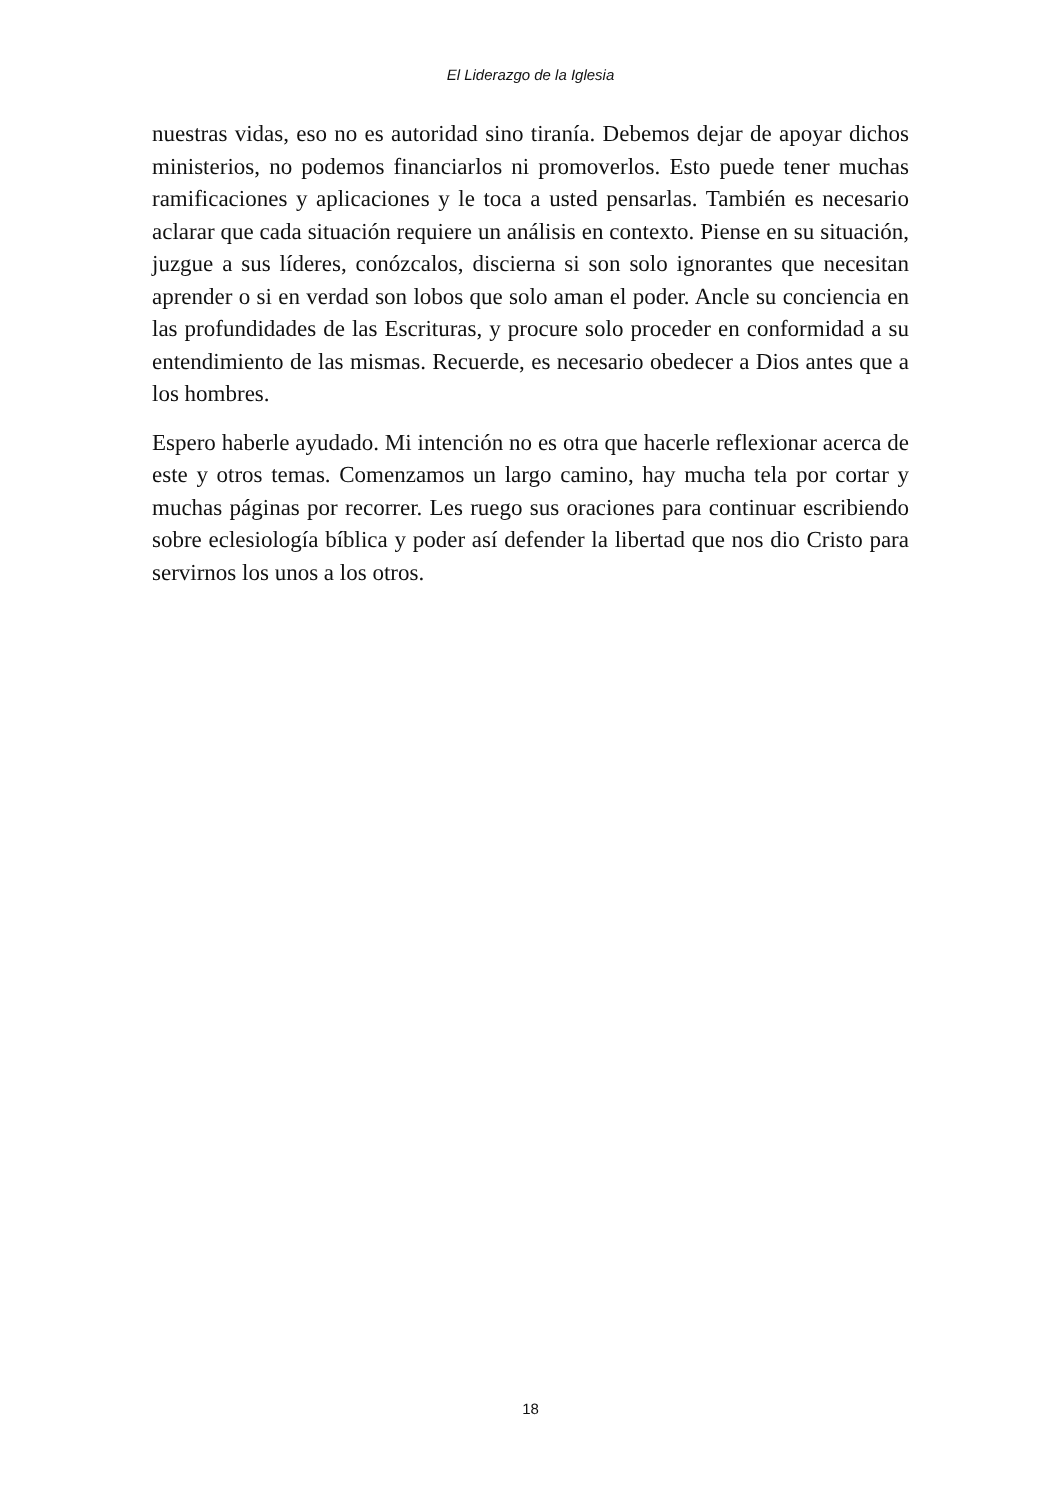El Liderazgo de la Iglesia
nuestras vidas, eso no es autoridad sino tiranía. Debemos dejar de apoyar dichos ministerios, no podemos financiarlos ni promoverlos. Esto puede tener muchas ramificaciones y aplicaciones y le toca a usted pensarlas. También es necesario aclarar que cada situación requiere un análisis en contexto. Piense en su situación, juzgue a sus líderes, conózcalos, discierna si son solo ignorantes que necesitan aprender o si en verdad son lobos que solo aman el poder. Ancle su conciencia en las profundidades de las Escrituras, y procure solo proceder en conformidad a su entendimiento de las mismas. Recuerde, es necesario obedecer a Dios antes que a los hombres.
Espero haberle ayudado. Mi intención no es otra que hacerle reflexionar acerca de este y otros temas. Comenzamos un largo camino, hay mucha tela por cortar y muchas páginas por recorrer. Les ruego sus oraciones para continuar escribiendo sobre eclesiología bíblica y poder así defender la libertad que nos dio Cristo para servirnos los unos a los otros.
18